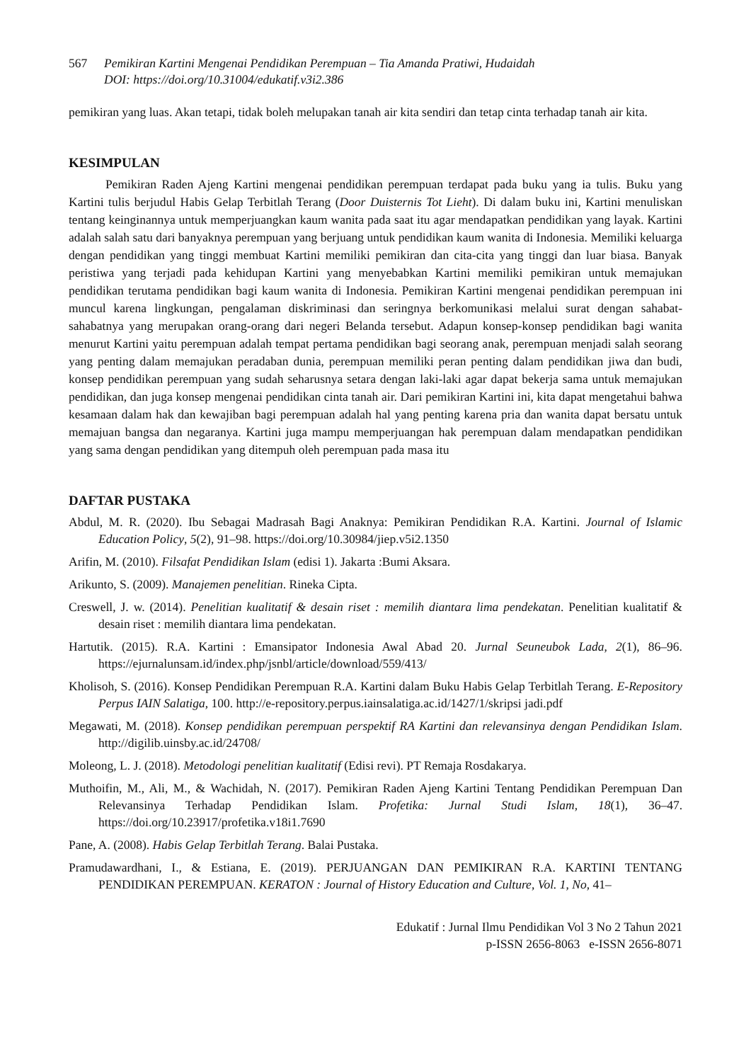567 Pemikiran Kartini Mengenai Pendidikan Perempuan – Tia Amanda Pratiwi, Hudaidah
DOI: https://doi.org/10.31004/edukatif.v3i2.386
pemikiran yang luas. Akan tetapi, tidak boleh melupakan tanah air kita sendiri dan tetap cinta terhadap tanah air kita.
KESIMPULAN
Pemikiran Raden Ajeng Kartini mengenai pendidikan perempuan terdapat pada buku yang ia tulis. Buku yang Kartini tulis berjudul Habis Gelap Terbitlah Terang (Door Duisternis Tot Lieht). Di dalam buku ini, Kartini menuliskan tentang keinginannya untuk memperjuangkan kaum wanita pada saat itu agar mendapatkan pendidikan yang layak. Kartini adalah salah satu dari banyaknya perempuan yang berjuang untuk pendidikan kaum wanita di Indonesia. Memiliki keluarga dengan pendidikan yang tinggi membuat Kartini memiliki pemikiran dan cita-cita yang tinggi dan luar biasa. Banyak peristiwa yang terjadi pada kehidupan Kartini yang menyebabkan Kartini memiliki pemikiran untuk memajukan pendidikan terutama pendidikan bagi kaum wanita di Indonesia. Pemikiran Kartini mengenai pendidikan perempuan ini muncul karena lingkungan, pengalaman diskriminasi dan seringnya berkomunikasi melalui surat dengan sahabat-sahabatnya yang merupakan orang-orang dari negeri Belanda tersebut. Adapun konsep-konsep pendidikan bagi wanita menurut Kartini yaitu perempuan adalah tempat pertama pendidikan bagi seorang anak, perempuan menjadi salah seorang yang penting dalam memajukan peradaban dunia, perempuan memiliki peran penting dalam pendidikan jiwa dan budi, konsep pendidikan perempuan yang sudah seharusnya setara dengan laki-laki agar dapat bekerja sama untuk memajukan pendidikan, dan juga konsep mengenai pendidikan cinta tanah air. Dari pemikiran Kartini ini, kita dapat mengetahui bahwa kesamaan dalam hak dan kewajiban bagi perempuan adalah hal yang penting karena pria dan wanita dapat bersatu untuk memajuan bangsa dan negaranya. Kartini juga mampu memperjuangan hak perempuan dalam mendapatkan pendidikan yang sama dengan pendidikan yang ditempuh oleh perempuan pada masa itu
DAFTAR PUSTAKA
Abdul, M. R. (2020). Ibu Sebagai Madrasah Bagi Anaknya: Pemikiran Pendidikan R.A. Kartini. Journal of Islamic Education Policy, 5(2), 91–98. https://doi.org/10.30984/jiep.v5i2.1350
Arifin, M. (2010). Filsafat Pendidikan Islam (edisi 1). Jakarta :Bumi Aksara.
Arikunto, S. (2009). Manajemen penelitian. Rineka Cipta.
Creswell, J. w. (2014). Penelitian kualitatif & desain riset : memilih diantara lima pendekatan. Penelitian kualitatif & desain riset : memilih diantara lima pendekatan.
Hartutik. (2015). R.A. Kartini : Emansipator Indonesia Awal Abad 20. Jurnal Seuneubok Lada, 2(1), 86–96. https://ejurnalunsam.id/index.php/jsnbl/article/download/559/413/
Kholisoh, S. (2016). Konsep Pendidikan Perempuan R.A. Kartini dalam Buku Habis Gelap Terbitlah Terang. E-Repository Perpus IAIN Salatiga, 100. http://e-repository.perpus.iainsalatiga.ac.id/1427/1/skripsi jadi.pdf
Megawati, M. (2018). Konsep pendidikan perempuan perspektif RA Kartini dan relevansinya dengan Pendidikan Islam. http://digilib.uinsby.ac.id/24708/
Moleong, L. J. (2018). Metodologi penelitian kualitatif (Edisi revi). PT Remaja Rosdakarya.
Muthoifin, M., Ali, M., & Wachidah, N. (2017). Pemikiran Raden Ajeng Kartini Tentang Pendidikan Perempuan Dan Relevansinya Terhadap Pendidikan Islam. Profetika: Jurnal Studi Islam, 18(1), 36–47. https://doi.org/10.23917/profetika.v18i1.7690
Pane, A. (2008). Habis Gelap Terbitlah Terang. Balai Pustaka.
Pramudawardhani, I., & Estiana, E. (2019). PERJUANGAN DAN PEMIKIRAN R.A. KARTINI TENTANG PENDIDIKAN PEREMPUAN. KERATON : Journal of History Education and Culture, Vol. 1, No, 41–
Edukatif : Jurnal Ilmu Pendidikan Vol 3 No 2 Tahun 2021
p-ISSN 2656-8063 e-ISSN 2656-8071